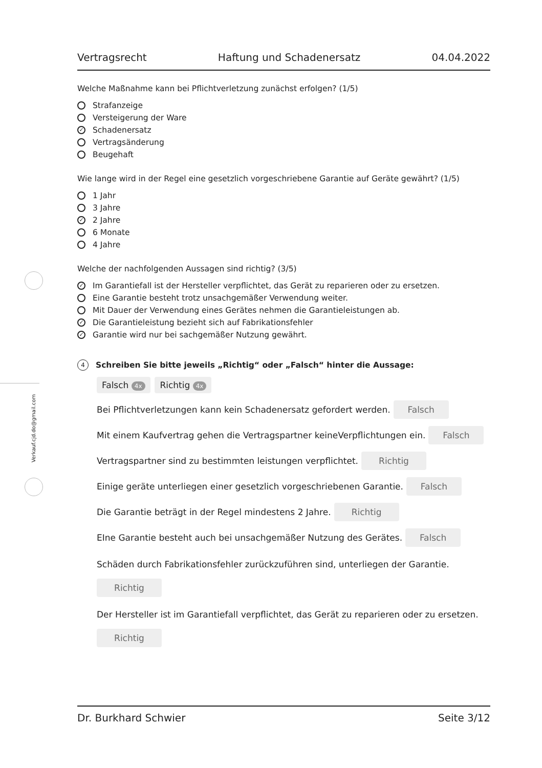Verkauf.cjd.do@gmail.com
Vertragsrecht Haftung und Schadenersatz 04.04.2022
Welche Maßnahme kann bei Pflichtverletzung zunächst erfolgen? (1/5)
Strafanzeige
Versteigerung der Ware
✓ Schadenersatz
Vertragsänderung
Beugehaft
Wie lange wird in der Regel eine gesetzlich vorgeschriebene Garantie auf Geräte gewährt? (1/5)
1 Jahr
3 Jahre
✓ 2 Jahre
6 Monate
4 Jahre
Welche der nachfolgenden Aussagen sind richtig? (3/5)
✓ Im Garantiefall ist der Hersteller verpflichtet, das Gerät zu reparieren oder zu ersetzen.
Eine Garantie besteht trotz unsachgemäßer Verwendung weiter.
Mit Dauer der Verwendung eines Gerätes nehmen die Garantieleistungen ab.
✓ Die Garantieleistung bezieht sich auf Fabrikationsfehler
✓ Garantie wird nur bei sachgemäßer Nutzung gewährt.
4 Schreiben Sie bitte jeweils „Richtig“ oder „Falsch“ hinter die Aussage:
Falsch 4x Richtig 4x
Bei Pflichtverletzungen kann kein Schadenersatz gefordert werden. Falsch
Mit einem Kaufvertrag gehen die Vertragspartner keineVerpflichtungen ein. Falsch
Vertragspartner sind zu bestimmten leistungen verpflichtet. Richtig
Einige geräte unterliegen einer gesetzlich vorgeschriebenen Garantie. Falsch
Die Garantie beträgt in der Regel mindestens 2 Jahre. Richtig
EIne Garantie besteht auch bei unsachgemäßer Nutzung des Gerätes. Falsch
Schäden durch Fabrikationsfehler zurückzuführen sind, unterliegen der Garantie.
Richtig
Der Hersteller ist im Garantiefall verpflichtet, das Gerät zu reparieren oder zu ersetzen.
Richtig
Dr. Burkhard Schwier Seite 3/12